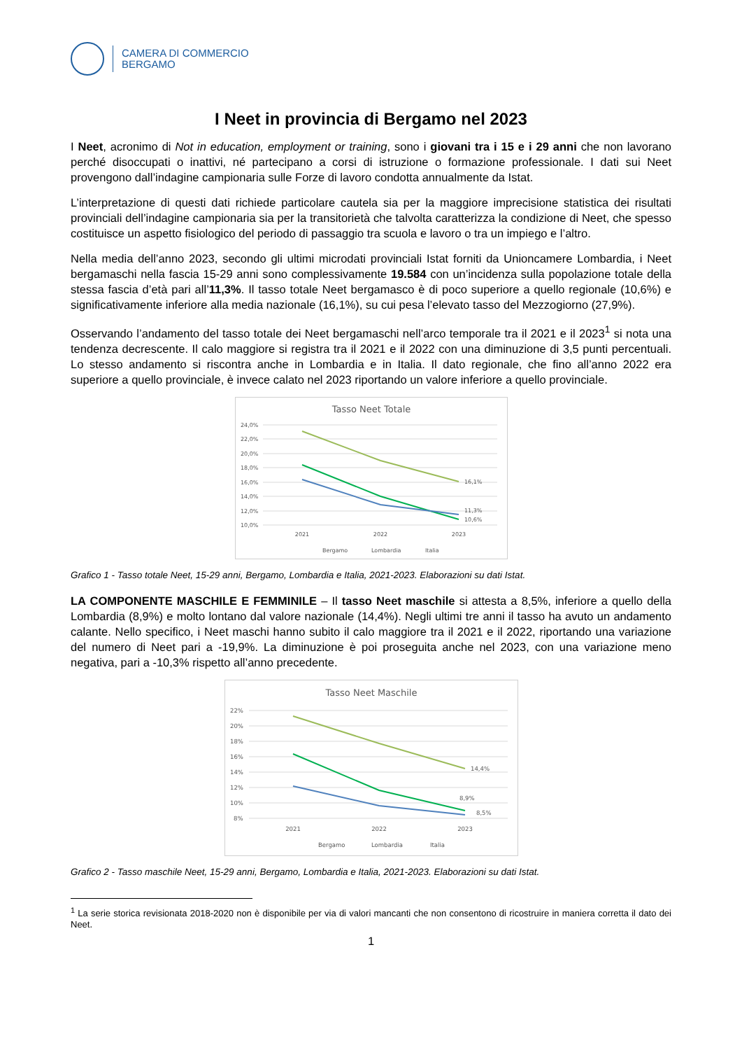CAMERA DI COMMERCIO
BERGAMO
I Neet in provincia di Bergamo nel 2023
I Neet, acronimo di Not in education, employment or training, sono i giovani tra i 15 e i 29 anni che non lavorano perché disoccupati o inattivi, né partecipano a corsi di istruzione o formazione professionale. I dati sui Neet provengono dall’indagine campionaria sulle Forze di lavoro condotta annualmente da Istat.
L’interpretazione di questi dati richiede particolare cautela sia per la maggiore imprecisione statistica dei risultati provinciali dell’indagine campionaria sia per la transitorietà che talvolta caratterizza la condizione di Neet, che spesso costituisce un aspetto fisiologico del periodo di passaggio tra scuola e lavoro o tra un impiego e l’altro.
Nella media dell’anno 2023, secondo gli ultimi microdati provinciali Istat forniti da Unioncamere Lombardia, i Neet bergamaschi nella fascia 15-29 anni sono complessivamente 19.584 con un’incidenza sulla popolazione totale della stessa fascia d’età pari all’11,3%. Il tasso totale Neet bergamasco è di poco superiore a quello regionale (10,6%) e significativamente inferiore alla media nazionale (16,1%), su cui pesa l’elevato tasso del Mezzogiorno (27,9%).
Osservando l’andamento del tasso totale dei Neet bergamaschi nell’arco temporale tra il 2021 e il 2023<sup>1</sup> si nota una tendenza decrescente. Il calo maggiore si registra tra il 2021 e il 2022 con una diminuzione di 3,5 punti percentuali. Lo stesso andamento si riscontra anche in Lombardia e in Italia. Il dato regionale, che fino all’anno 2022 era superiore a quello provinciale, è invece calato nel 2023 riportando un valore inferiore a quello provinciale.
Tasso Neet Totale
24,0%
22,0%
20,0%
18,0%
16,0%
14,0%
12,0%
10,0%
2021
2022
2023
16,1%
11,3%
10,6%
Bergamo
Lombardia
Italia
Grafico 1 - Tasso totale Neet, 15-29 anni, Bergamo, Lombardia e Italia, 2021-2023. Elaborazioni su dati Istat.
LA COMPONENTE MASCHILE E FEMMINILE – Il tasso Neet maschile si attesta a 8,5%, inferiore a quello della Lombardia (8,9%) e molto lontano dal valore nazionale (14,4%). Negli ultimi tre anni il tasso ha avuto un andamento calante. Nello specifico, i Neet maschi hanno subito il calo maggiore tra il 2021 e il 2022, riportando una variazione del numero di Neet pari a -19,9%. La diminuzione è poi proseguita anche nel 2023, con una variazione meno negativa, pari a -10,3% rispetto all’anno precedente.
Tasso Neet Maschile
22%
20%
18%
16%
14%
12%
10%
8%
2021
2022
2023
14,4%
8,9%
8,5%
Bergamo
Lombardia
Italia
Grafico 2 - Tasso maschile Neet, 15-29 anni, Bergamo, Lombardia e Italia, 2021-2023. Elaborazioni su dati Istat.
<sup>1</sup> La serie storica revisionata 2018-2020 non è disponibile per via di valori mancanti che non consentono di ricostruire in maniera corretta il dato dei Neet.
1